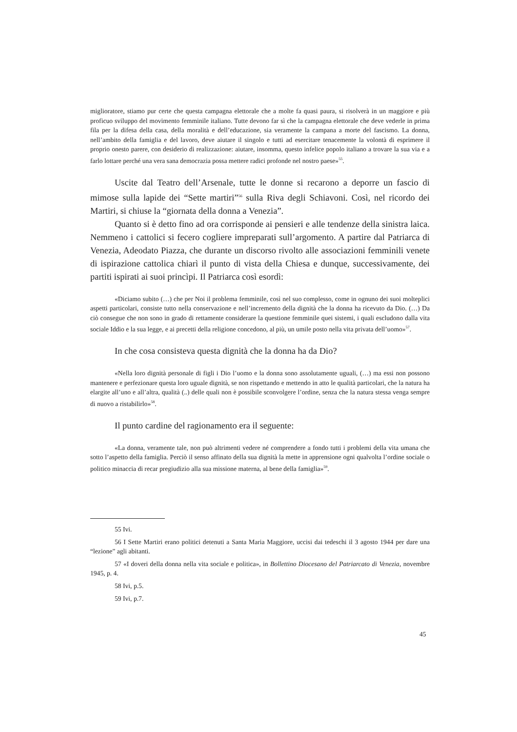miglioratore, stiamo pur certe che questa campagna elettorale che a molte fa quasi paura, si risolverà in un maggiore e più proficuo sviluppo del movimento femminile italiano. Tutte devono far sì che la campagna elettorale che deve vederle in prima fila per la difesa della casa, della moralità e dell’educazione, sia veramente la campana a morte del fascismo. La donna, nell’ambito della famiglia e del lavoro, deve aiutare il singolo e tutti ad esercitare tenacemente la volontà di esprimere il proprio onesto parere, con desiderio di realizzazione: aiutare, insomma, questo infelice popolo italiano a trovare la sua via e a farlo lottare perché una vera sana democrazia possa mettere radici profonde nel nostro paese»<sup>55</sup>.
Uscite dal Teatro dell’Arsenale, tutte le donne si recarono a deporre un fascio di mimose sulla lapide dei “Sette martiri”<sup>56</sup> sulla Riva degli Schiavoni. Così, nel ricordo dei Martiri, si chiuse la “giornata della donna a Venezia”.
Quanto si è detto fino ad ora corrisponde ai pensieri e alle tendenze della sinistra laica. Nemmeno i cattolici si fecero cogliere impreparati sull’argomento. A partire dal Patriarca di Venezia, Adeodato Piazza, che durante un discorso rivolto alle associazioni femminili venete di ispirazione cattolica chiarì il punto di vista della Chiesa e dunque, successivamente, dei partiti ispirati ai suoi princìpi. Il Patriarca così esordì:
«Diciamo subito (…) che per Noi il problema femminile, così nel suo complesso, come in ognuno dei suoi molteplici aspetti particolari, consiste tutto nella conservazione e nell’incremento della dignità che la donna ha ricevuto da Dio. (…) Da ciò consegue che non sono in grado di rettamente considerare la questione femminile quei sistemi, i quali escludono dalla vita sociale Iddio e la sua legge, e ai precetti della religione concedono, al più, un umile posto nella vita privata dell’uomo»<sup>57</sup>.
In che cosa consisteva questa dignità che la donna ha da Dio?
«Nella loro dignità personale di figli i Dio l’uomo e la donna sono assolutamente uguali, (…) ma essi non possono mantenere e perfezionare questa loro uguale dignità, se non rispettando e mettendo in atto le qualità particolari, che la natura ha elargite all’uno e all’altra, qualità (..) delle quali non è possibile sconvolgere l’ordine, senza che la natura stessa venga sempre di nuovo a ristabilirlo»<sup>58</sup>.
Il punto cardine del ragionamento era il seguente:
«La donna, veramente tale, non può altrimenti vedere né comprendere a fondo tutti i problemi della vita umana che sotto l’aspetto della famiglia. Perciò il senso affinato della sua dignità la mette in apprensione ogni qualvolta l’ordine sociale o politico minaccia di recar pregiudizio alla sua missione materna, al bene della famiglia»<sup>59</sup>.
55 Ivi.
56 I Sette Martiri erano politici detenuti a Santa Maria Maggiore, uccisi dai tedeschi il 3 agosto 1944 per dare una “lezione” agli abitanti.
57 «I doveri della donna nella vita sociale e politica», in Bollettino Diocesano del Patriarcato di Venezia, novembre 1945, p. 4.
58 Ivi, p.5.
59 Ivi, p.7.
45